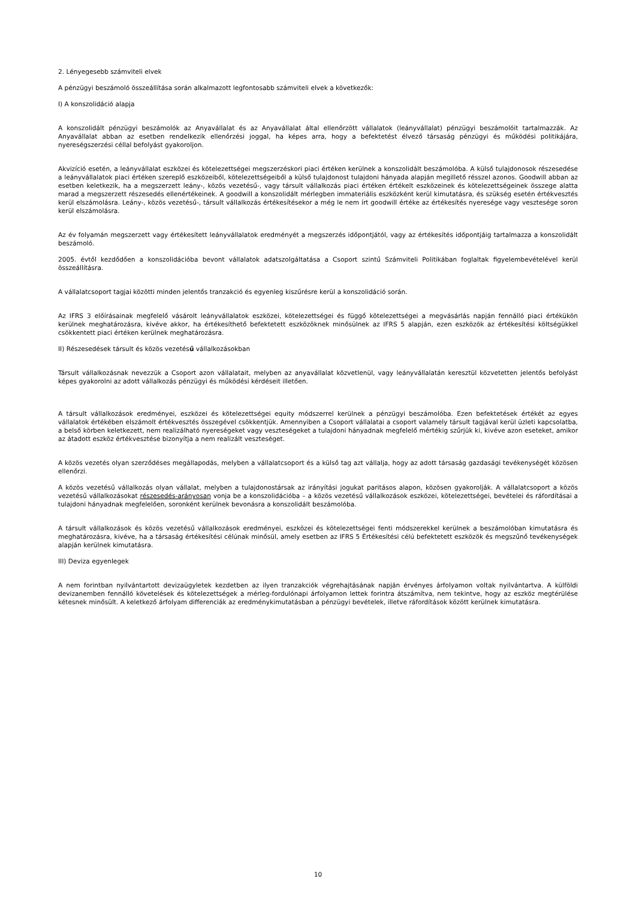2. Lényegesebb számviteli elvek
A pénzügyi beszámoló összeállítása során alkalmazott legfontosabb számviteli elvek a következők:
I) A konszolidáció alapja
A konszolidált pénzügyi beszámolók az Anyavállalat és az Anyavállalat által ellenőrzött vállalatok (leányvállalat) pénzügyi beszámolóit tartalmazzák. Az Anyavállalat abban az esetben rendelkezik ellenőrzési joggal, ha képes arra, hogy a befektetést élvező társaság pénzügyi és működési politikájára, nyereségszerzési céllal befolyást gyakoroljon.
Akvizíció esetén, a leányvállalat eszközei és kötelezettségei megszerzéskori piaci értéken kerülnek a konszolidált beszámolóba. A külső tulajdonosok részesedése a leányvállalatok piaci értéken szereplő eszközeiből, kötelezettségeiből a külső tulajdonost tulajdoni hányada alapján megillető résszel azonos. Goodwill abban az esetben keletkezik, ha a megszerzett leány-, közös vezetésű-, vagy társult vállalkozás piaci értéken értékelt eszközeinek és kötelezettségeinek összege alatta marad a megszerzett részesedés ellenértékeinek. A goodwill a konszolidált mérlegben immateriális eszközként kerül kimutatásra, és szükség esetén értékvesztés kerül elszámolásra. Leány-, közös vezetésű-, társult vállalkozás értékesítésekor a még le nem írt goodwill értéke az értékesítés nyeresége vagy vesztesége soron kerül elszámolásra.
Az év folyamán megszerzett vagy értékesített leányvállalatok eredményét a megszerzés időpontjától, vagy az értékesítés időpontjáig tartalmazza a konszolidált beszámoló.
2005. évtől kezdődően a konszolidációba bevont vállalatok adatszolgáltatása a Csoport szintű Számviteli Politikában foglaltak figyelembevételével kerül összeállításra.
A vállalatcsoport tagjai közötti minden jelentős tranzakció és egyenleg kiszűrésre kerül a konszolidáció során.
Az IFRS 3 előírásainak megfelelő vásárolt leányvállalatok eszközei, kötelezettségei és függő kötelezettségei a megvásárlás napján fennálló piaci értékükön kerülnek meghatározásra, kivéve akkor, ha értékesíthető befektetett eszközöknek minősülnek az IFRS 5 alapján, ezen eszközök az értékesítési költségükkel csökkentett piaci értéken kerülnek meghatározásra.
II) Részesedések társult és közös vezetésű vállalkozásokban
Társult vállalkozásnak nevezzük a Csoport azon vállalatait, melyben az anyavállalat közvetlenül, vagy leányvállalatán keresztül közvetetten jelentős befolyást képes gyakorolni az adott vállalkozás pénzügyi és működési kérdéseit illetően.
A társult vállalkozások eredményei, eszközei és kötelezettségei equity módszerrel kerülnek a pénzügyi beszámolóba. Ezen befektetések értékét az egyes vállalatok értékében elszámolt értékvesztés összegével csökkentjük. Amennyiben a Csoport vállalatai a csoport valamely társult tagjával kerül üzleti kapcsolatba, a belső körben keletkezett, nem realizálható nyereségeket vagy veszteségeket a tulajdoni hányadnak megfelelő mértékig szűrjük ki, kivéve azon eseteket, amikor az átadott eszköz értékvesztése bizonyítja a nem realizált veszteséget.
A közös vezetés olyan szerződéses megállapodás, melyben a vállalatcsoport és a külső tag azt vállalja, hogy az adott társaság gazdasági tevékenységét közösen ellenőrzi.
A közös vezetésű vállalkozás olyan vállalat, melyben a tulajdonostársak az irányítási jogukat paritásos alapon, közösen gyakorolják. A vállalatcsoport a közös vezetésű vállalkozásokat részesedés-arányosan vonja be a konszolidációba – a közös vezetésű vállalkozások eszközei, kötelezettségei, bevételei és ráfordításai a tulajdoni hányadnak megfelelően, soronként kerülnek bevonásra a konszolidált beszámolóba.
A társult vállalkozások és közös vezetésű vállalkozások eredményei, eszközei és kötelezettségei fenti módszerekkel kerülnek a beszámolóban kimutatásra és meghatározásra, kivéve, ha a társaság értékesítési célúnak minősül, amely esetben az IFRS 5 Értékesítési célú befektetett eszközök és megszűnő tevékenységek alapján kerülnek kimutatásra.
III) Deviza egyenlegek
A nem forintban nyilvántartott devizaügyletek kezdetben az ilyen tranzakciók végrehajtásának napján érvényes árfolyamon voltak nyilvántartva. A külföldi devizanemben fennálló követelések és kötelezettségek a mérleg-fordulónapi árfolyamon lettek forintra átszámítva, nem tekintve, hogy az eszköz megtérülése kétesnek minősült. A keletkező árfolyam differenciák az eredménykimutatásban a pénzügyi bevételek, illetve ráfordítások között kerülnek kimutatásra.
10